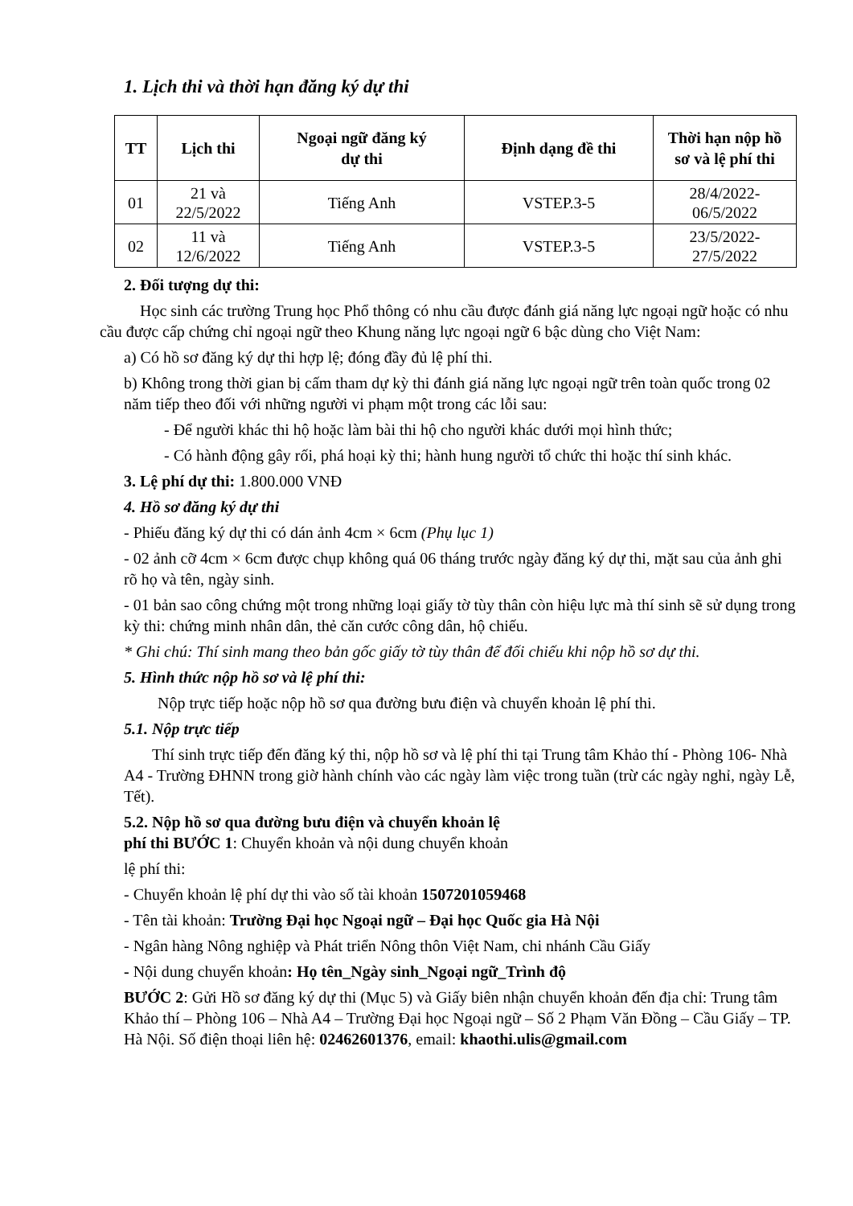1. Lịch thi và thời hạn đăng ký dự thi
| TT | Lịch thi | Ngoại ngữ đăng ký dự thi | Định dạng đề thi | Thời hạn nộp hồ sơ và lệ phí thi |
| --- | --- | --- | --- | --- |
| 01 | 21 và 22/5/2022 | Tiếng Anh | VSTEP.3-5 | 28/4/2022- 06/5/2022 |
| 02 | 11 và 12/6/2022 | Tiếng Anh | VSTEP.3-5 | 23/5/2022- 27/5/2022 |
2. Đối tượng dự thi:
Học sinh các trường Trung học Phổ thông có nhu cầu được đánh giá năng lực ngoại ngữ hoặc có nhu cầu được cấp chứng chỉ ngoại ngữ theo Khung năng lực ngoại ngữ 6 bậc dùng cho Việt Nam:
a) Có hồ sơ đăng ký dự thi hợp lệ; đóng đầy đủ lệ phí thi.
b) Không trong thời gian bị cấm tham dự kỳ thi đánh giá năng lực ngoại ngữ trên toàn quốc trong 02 năm tiếp theo đối với những người vi phạm một trong các lỗi sau:
- Để người khác thi hộ hoặc làm bài thi hộ cho người khác dưới mọi hình thức;
- Có hành động gây rối, phá hoại kỳ thi; hành hung người tổ chức thi hoặc thí sinh khác.
3. Lệ phí dự thi: 1.800.000 VNĐ
4. Hồ sơ đăng ký dự thi
- Phiếu đăng ký dự thi có dán ảnh 4cm × 6cm (Phụ lục 1)
- 02 ảnh cỡ 4cm × 6cm được chụp không quá 06 tháng trước ngày đăng ký dự thi, mặt sau của ảnh ghi rõ họ và tên, ngày sinh.
- 01 bản sao công chứng một trong những loại giấy tờ tùy thân còn hiệu lực mà thí sinh sẽ sử dụng trong kỳ thi: chứng minh nhân dân, thẻ căn cước công dân, hộ chiếu.
* Ghi chú: Thí sinh mang theo bản gốc giấy tờ tùy thân để đối chiếu khi nộp hồ sơ dự thi.
5. Hình thức nộp hồ sơ và lệ phí thi:
Nộp trực tiếp hoặc nộp hồ sơ qua đường bưu điện và chuyển khoản lệ phí thi.
5.1. Nộp trực tiếp
Thí sinh trực tiếp đến đăng ký thi, nộp hồ sơ và lệ phí thi tại Trung tâm Khảo thí - Phòng 106- Nhà A4 - Trường ĐHNN trong giờ hành chính vào các ngày làm việc trong tuần (trừ các ngày nghỉ, ngày Lễ, Tết).
5.2. Nộp hồ sơ qua đường bưu điện và chuyển khoản lệ
phí thi BƯỚC 1: Chuyển khoản và nội dung chuyển khoản
lệ phí thi:
- Chuyển khoản lệ phí dự thi vào số tài khoản 1507201059468
- Tên tài khoản: Trường Đại học Ngoại ngữ – Đại học Quốc gia Hà Nội
- Ngân hàng Nông nghiệp và Phát triển Nông thôn Việt Nam, chi nhánh Cầu Giấy
- Nội dung chuyển khoản: Họ tên_Ngày sinh_Ngoại ngữ_Trình độ
BƯỚC 2: Gửi Hồ sơ đăng ký dự thi (Mục 5) và Giấy biên nhận chuyển khoản đến địa chỉ: Trung tâm Khảo thí – Phòng 106 – Nhà A4 – Trường Đại học Ngoại ngữ – Số 2 Phạm Văn Đồng – Cầu Giấy – TP. Hà Nội. Số điện thoại liên hệ: 02462601376, email: khaothi.ulis@gmail.com